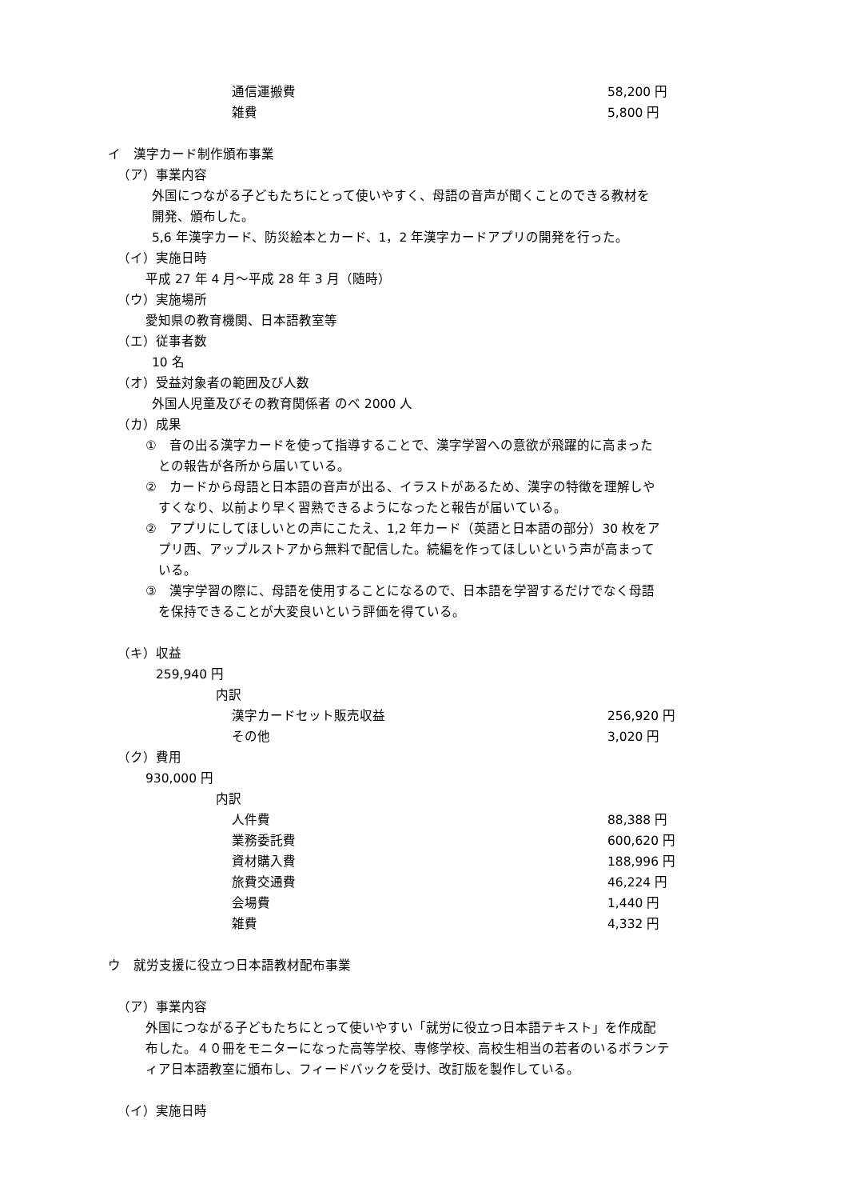通信運搬費 58,200 円
雑費 5,800 円
イ　漢字カード制作頒布事業
（ア）事業内容
外国につながる子どもたちにとって使いやすく、母語の音声が聞くことのできる教材を
開発、頒布した。
5,6 年漢字カード、防災絵本とカード、1，2 年漢字カードアプリの開発を行った。
（イ）実施日時
平成 27 年 4 月～平成 28 年 3 月（随時）
（ウ）実施場所
愛知県の教育機関、日本語教室等
（エ）従事者数
10 名
（オ）受益対象者の範囲及び人数
外国人児童及びその教育関係者 のべ 2000 人
（カ）成果
①　音の出る漢字カードを使って指導することで、漢字学習への意欲が飛躍的に高まった
　との報告が各所から届いている。
②　カードから母語と日本語の音声が出る、イラストがあるため、漢字の特徴を理解しや
　すくなり、以前より早く習熟できるようになったと報告が届いている。
②　アプリにしてほしいとの声にこたえ、1,2 年カード（英語と日本語の部分）30 枚をア
　プリ西、アップルストアから無料で配信した。続編を作ってほしいという声が高まって
　いる。
③　漢字学習の際に、母語を使用することになるので、日本語を学習するだけでなく母語
　を保持できることが大変良いという評価を得ている。
（キ）収益
259,940 円
内訳
漢字カードセット販売収益 256,920 円
その他 3,020 円
（ク）費用
930,000 円
内訳
人件費 88,388 円
業務委託費 600,620 円
資材購入費 188,996 円
旅費交通費 46,224 円
会場費 1,440 円
雑費 4,332 円
ウ　就労支援に役立つ日本語教材配布事業
（ア）事業内容
外国につながる子どもたちにとって使いやすい「就労に役立つ日本語テキスト」を作成配
布した。４０冊をモニターになった高等学校、専修学校、高校生相当の若者のいるボランテ
ィア日本語教室に頒布し、フィードバックを受け、改訂版を製作している。
（イ）実施日時